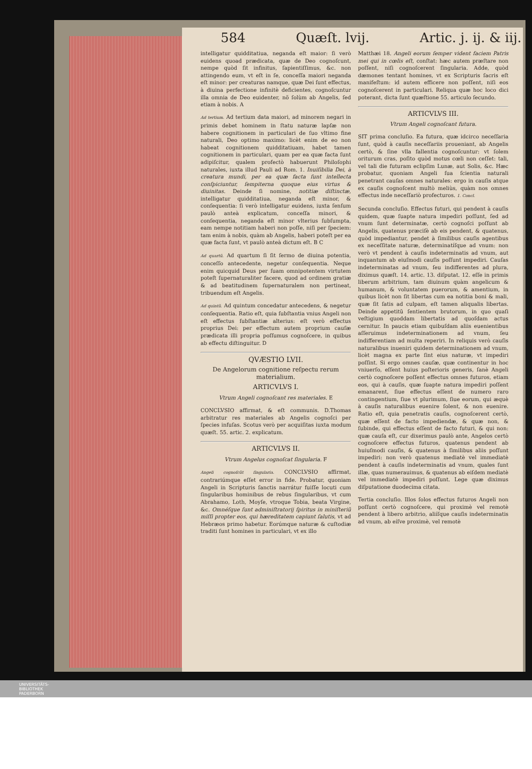584 Quæſt. lvij. Artic. j. ij. & iij.
intelligatur quidditatiua, neganda eſt maior: ſi verò euidens quoad prædicata, quæ de Deo cognoſcunt, nempe quòd ſit infinitus, ſapientiſſimus, &c. non attingendo eum, vt eſt in ſe, conceſſa maiori neganda eſt minor: per creaturas namque, quæ Dei ſunt effectus, à diuina perfectione infinitè deficientes, cognoſcuntur illa omnia de Deo euidenter, nõ ſolùm ab Angelis, ſed etiam à nobis. A
Ad tertium. Ad tertium data maiori, ad minorem negari in primis debet hominem in ſtatu naturæ lapſæ non habere cognitionem in particulari de ſuo vltimo fine naturali, Deo optimo maximo: licèt enim de eo non habeat cognitionem quidditatiuam, habet tamen cognitionem in particulari, quam per ea quæ facta ſunt adipiſcitur, qualem profectò habuerunt Philoſophi naturales, iuxta illud Pauli ad Rom. 1. Inuiſibilia Dei, à creatura mundi, per ea quæ facta ſunt intellecta conſpiciuntur, ſempiterna quoque eius virtus & diuinitas. Deinde ſi nomine, notitiæ diſtinctæ, intelligatur quidditatiua, neganda eſt minor, & conſequentia: ſi verò intelligatur euidens, iuxta ſenſum paulò anteà explicatum, conceſſa minori, & conſequentia, neganda eſt minor vlterius ſubſumpta, eam nempe notitiam haberi non poſſe, niſi per ſpeciem: tam enim à nobis, quàm ab Angelis, haberi poteſt per ea quæ facta ſunt, vt paulò anteà dictum eſt. B C
Ad quartũ. Ad quartum ſi ſit ſermo de diuina potentia, conceſſo antecedente, negetur conſequentia. Neque enim quicquid Deus per ſuam omnipotentem virtutem poteſt ſupernaturaliter facere, quod ad ordinem gratiæ & ad beatitudinem ſupernaturalem non pertineat, tribuendum eſt Angelis.
Ad quintũ. Ad quintum concedatur antecedens, & negetur conſequentia. Ratio eſt, quia ſubſtantia vnius Angeli non eſt effectus ſubſtantiæ alterius: eſt verò effectus proprius Dei: per effectum autem proprium cauſæ prædicata illi propria poſſumus cognoſcere, in quibus ab effectu diſtinguitur. D
QVÆSTIO LVII.
De Angelorum cognitione reſpectu rerum materialium.
ARTICVLVS I.
Vtrum Angeli cognoſcant res materiales. E
CONCLVSIO affirmat, & eſt communis. D.Thomas arbitratur res materiales ab Angelis cognoſci per ſpecies infuſas. Scotus verò per acquiſitas iuxta modum quæſt. 55. artic. 2. explicatum.
ARTICVLVS II.
Vtrum Angelus cognoſcat ſingularia. F
Angeli cognoſcũt ſingularia. CONCLVSIO affirmat, contrariúmque eſſet error in fide. Probatur, quoniam Angeli in Scripturis ſanctis narrátur fuiſſe locuti cum ſingularibus hominibus de rebus ſingularibus, vt cum Abrahamo, Loth, Moyſe, vtroque Tobia, beata Virgine, &c. Omnéſque ſunt adminiſtratorij ſpiritus in miniſteriũ miſſi propter eos, qui hæreditatem capiunt ſalutis, vt ad Hebræos primo habetur. Eorúmque naturæ & cuſtodiæ traditi ſunt homines in particulari, vt ex illo
Matthæi 18. Angeli eorum ſemper vident faciem Patris mei qui in cœlis eſt, conſtat: hæc autem præſtare non poſſent, niſi cognoſcerent ſingularia. Adde, quòd dæmones tentant homines, vt ex Scripturis ſacris eſt manifeſtum: id autem efficere non poſſent, niſi eos cognoſcerent in particulari. Reliqua quæ hoc loco dici poterant, dicta ſunt quæſtione 55. articulo ſecundo.
ARTICVLVS III.
Vtrum Angeli cognoſcant futura.
SIT prima concluſio. Ea futura, quæ idcirco neceſſaria ſunt, quòd à cauſis neceſſariis proueniant, ab Angelis certò, & ſine vlla fallentia cognoſcuntur: vt ſolem oriturum cras, poſito quòd motus cœli non ceſſet: tali, vel tali die futuram eclipſim Lunæ, aut Solis, &c. Hæc probatur, quoniam Angeli ſua ſcientia naturali penetrant cauſas omnes naturales: ergo in cauſis atque ex cauſis cognoſcent multò meliùs, quàm nos omnes effectus inde neceſſariò profecturos. 1. Concl.
Secunda concluſio. Effectus futuri, qui pendent à cauſis quidem, quæ ſuapte natura impediri poſſunt, ſed ad vnum ſunt determinatæ, certò cognoſci poſſunt ab Angelis, quatenus præciſè ab eis pendent, & quatenus, quòd impediantur, pendet à ſimilibus cauſis agentibus ex neceſſitate naturæ, determinatíſque ad vnum: non verò vt pendent à cauſis indeterminatis ad vnum, aut inquantum ab eiuſmodi cauſis poſſunt impediri. Cauſas indeterminatas ad vnum, ſeu indifferentes ad plura, diximus quæſt. 14. artic. 13. diſputat. 12. eſſe in primis liberum arbitrium, tam diuinum quàm angelicum & humanum, & voluntatem puerorum, & amentium, in quibus licèt non ſit libertas cum ea notitia boni & mali, quæ ſit ſatis ad culpam, eſt tamen aliqualis libertas. Deinde appetitũ ſentientem brutorum, in quo quaſi veſtigium quoddam libertatis ad quoſdam actus cernitur. In paucis etiam quibuſdam aliis euenientibus aſſeruimus indeterminationem ad vnum, ſeu indifferentiam ad multa reperiri. In reliquis verò cauſis naturalibus inueniri quidem determinationem ad vnum, licèt magna ex parte ſint eius naturæ, vt impediri poſſint. Si ergo omnes cauſæ, quæ continentur in hoc vniuerſo, eſſent huius poſterioris generis, ſanè Angeli certò cognoſcere poſſent effectus omnes futuros, etiam eos, qui à cauſis, quæ ſuapte natura impediri poſſent emanarent, ſiue effectus eſſent de numero raro contingentium, ſiue vt plurimum, ſiue eorum, qui æquè à cauſis naturalibus euenire ſolent, & non euenire. Ratio eſt, quia penetratis cauſis, cognoſcerent certò, quæ eſſent de facto impediendæ, & quæ non, & ſubinde, qui effectus eſſent de facto futuri, & qui non: quæ cauſa eſt, cur dixerimus paulò ante, Angelos certò cognoſcere effectus futuros, quatenus pendent ab huiuſmodi cauſis, & quatenus à ſimilibus aliis poſſunt impediri: non verò quatenus mediatè vel immediatè pendent à cauſis indeterminatis ad vnum, quales ſunt illæ, quas numerauimus, & quatenus ab eiſdem mediatè vel immediatè impediri poſſunt. Lege quæ diximus diſputatione duodecima citata.
Tertia concluſio. Illos ſolos effectus futuros Angeli non poſſunt certò cognoſcere, qui proximè vel remotè pendent à libero arbitrio, aliíſque cauſis indeterminatis ad vnum, ab eíſve proximè, vel remotè
UNIVERSITÄTS-
BIBLIOTHEK
PADERBORN